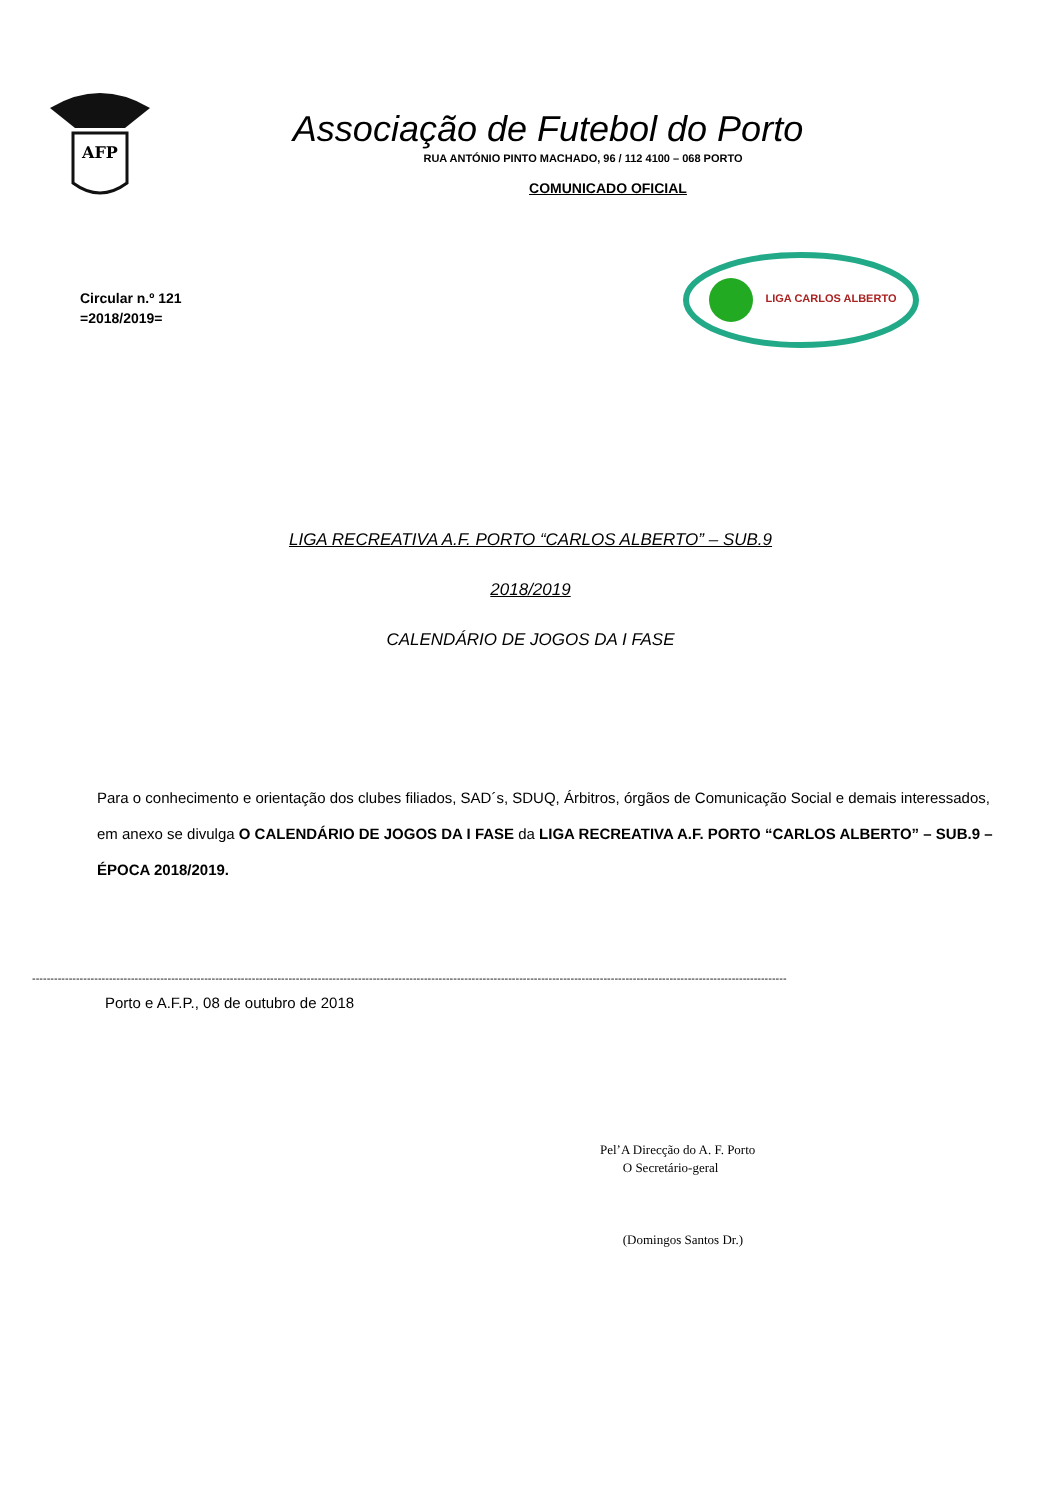AFP
Associação de Futebol do Porto
RUA ANTÓNIO PINTO MACHADO, 96 / 112 4100 – 068 PORTO
COMUNICADO OFICIAL
Circular n.º 121
=2018/2019=
LIGA CARLOS ALBERTO
LIGA RECREATIVA A.F. PORTO “CARLOS ALBERTO” – SUB.9
2018/2019
CALENDÁRIO DE JOGOS DA I FASE
Para o conhecimento e orientação dos clubes filiados, SAD´s, SDUQ, Árbitros, órgãos de Comunicação Social e demais interessados, em anexo se divulga O CALENDÁRIO DE JOGOS DA I FASE da LIGA RECREATIVA A.F. PORTO “CARLOS ALBERTO” – SUB.9 – ÉPOCA 2018/2019.
--------------------------------------------------------------------------------------------------------------------------------------------------------------------------------------------------------------
Porto e A.F.P., 08 de outubro de 2018
Pel’A Direcção do A. F. Porto
O Secretário-geral
(Domingos Santos Dr.)